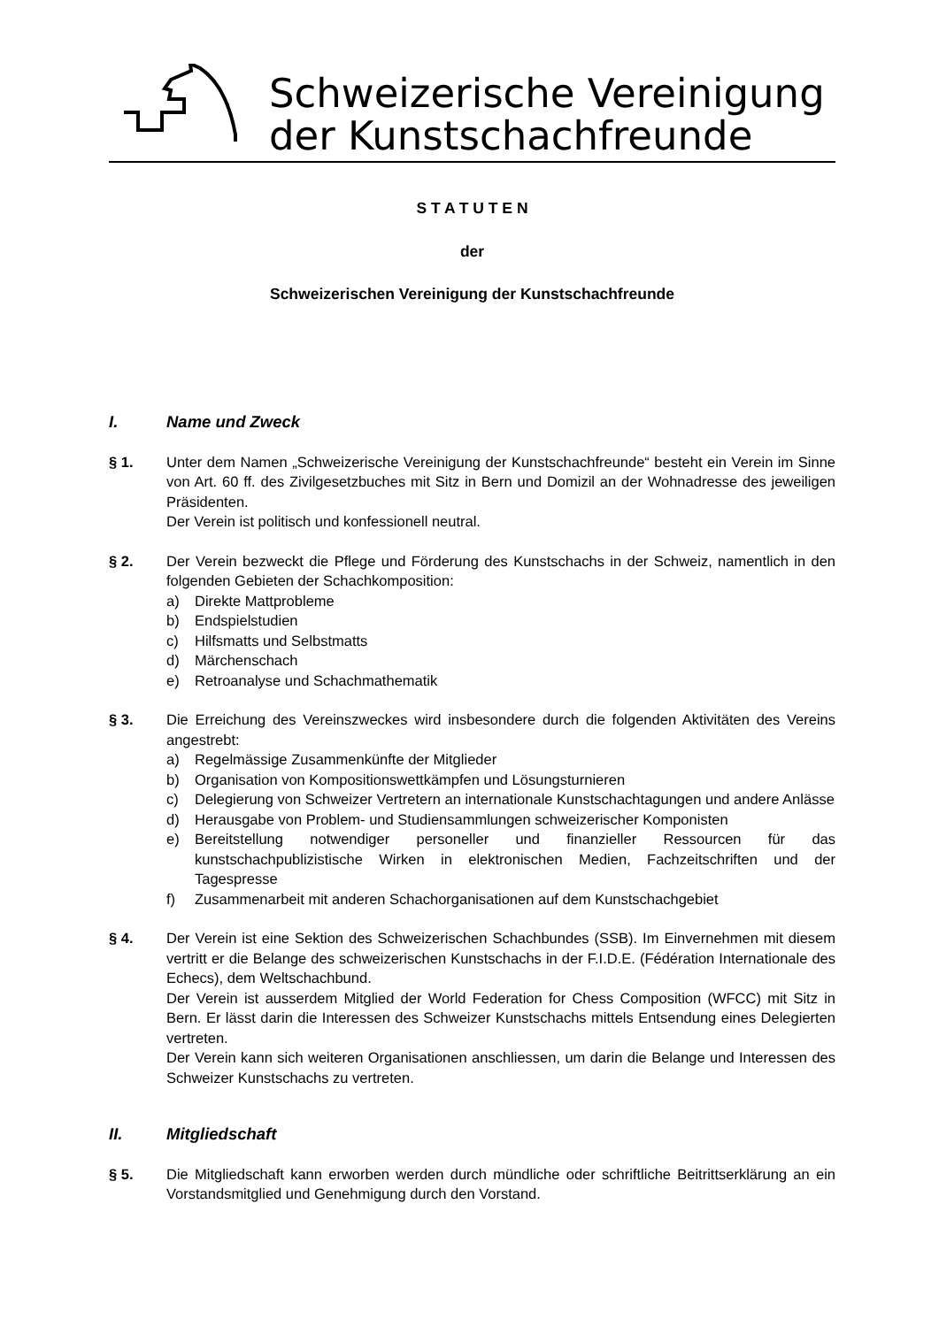Schweizerische Vereinigung
der Kunstschachfreunde
S T A T U T E N
der
Schweizerischen Vereinigung der Kunstschachfreunde
I. Name und Zweck
§ 1. Unter dem Namen „Schweizerische Vereinigung der Kunstschachfreunde“ besteht ein Verein im Sinne von Art. 60 ff. des Zivilgesetzbuches mit Sitz in Bern und Domizil an der Wohnadresse des jeweiligen Präsidenten.
Der Verein ist politisch und konfessionell neutral.
§ 2. Der Verein bezweckt die Pflege und Förderung des Kunstschachs in der Schweiz, namentlich in den folgenden Gebieten der Schachkomposition:
a) Direkte Mattprobleme
b) Endspielstudien
c) Hilfsmatts und Selbstmatts
d) Märchenschach
e) Retroanalyse und Schachmathematik
§ 3. Die Erreichung des Vereinszweckes wird insbesondere durch die folgenden Aktivitäten des Vereins angestrebt:
a) Regelmässige Zusammenkünfte der Mitglieder
b) Organisation von Kompositionswettkämpfen und Lösungsturnieren
c) Delegierung von Schweizer Vertretern an internationale Kunstschachtagungen und andere Anlässe
d) Herausgabe von Problem- und Studiensammlungen schweizerischer Komponisten
e) Bereitstellung notwendiger personeller und finanzieller Ressourcen für das kunstschachpublizistische Wirken in elektronischen Medien, Fachzeitschriften und der Tagespresse
f) Zusammenarbeit mit anderen Schachorganisationen auf dem Kunstschachgebiet
§ 4. Der Verein ist eine Sektion des Schweizerischen Schachbundes (SSB). Im Einvernehmen mit diesem vertritt er die Belange des schweizerischen Kunstschachs in der F.I.D.E. (Fédération Internationale des Echecs), dem Weltschachbund.
Der Verein ist ausserdem Mitglied der World Federation for Chess Composition (WFCC) mit Sitz in Bern. Er lässt darin die Interessen des Schweizer Kunstschachs mittels Entsendung eines Delegierten vertreten.
Der Verein kann sich weiteren Organisationen anschliessen, um darin die Belange und Interessen des Schweizer Kunstschachs zu vertreten.
II. Mitgliedschaft
§ 5. Die Mitgliedschaft kann erworben werden durch mündliche oder schriftliche Beitrittserklärung an ein Vorstandsmitglied und Genehmigung durch den Vorstand.